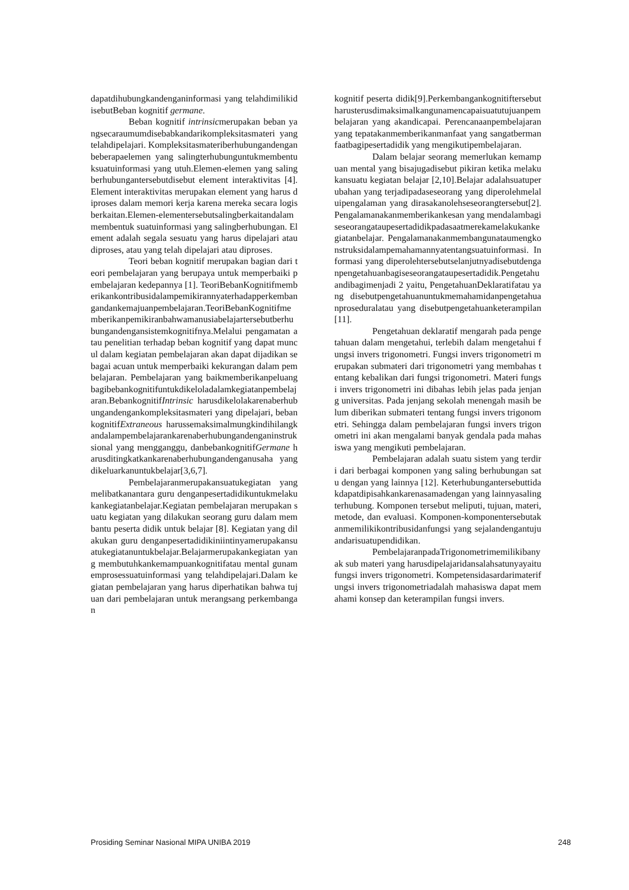dapatdihubungkandenganinformasi yang telahdimilikidisebutBeban kognitif germane.
Beban kognitif intrinsicmerupakan beban yangsecaraumumdisebabkandarikompleksitasmateri yang telahdipelajari. Kompleksitasmateriberhubungandenganbeberapaelemen yang salingterhubunguntukmembentuksuatuinformasi yang utuh.Elemen-elemen yang salingberhubungantersebutdisebut element interaktivitas [4]. Element interaktivitas merupakan element yang harus diproses dalam memori kerja karena mereka secara logis berkaitan.Elemen-elementersebutsalingberkaitandalammembentuk suatuinformasi yang salingberhubungan. Element adalah segala sesuatu yang harus dipelajari atau diproses, atau yang telah dipelajari atau diproses.
Teori beban kognitif merupakan bagian dari teori pembelajaran yang berupaya untuk memperbaiki pembelajaran kedepannya [1]. TeoriBebanKognitifmemberikankontribusidalampemikirannyaterhadapperkembangandankemajuanpembelajaran.TeoriBebanKognitifmemberikanpemikiranbahwamanusiabelajartersebutberhubungandengansistemkognitifnya.Melalui pengamatan atau penelitian terhadap beban kognitif yang dapat muncul dalam kegiatan pembelajaran akan dapat dijadikan sebagai acuan untuk memperbaiki kekurangan dalam pembelajaran. Pembelajaran yang baikmemberikanpeluangbagibebankognitifuntukdikeloladalamkegiatanpembelajaran.BebankognitifIntrinsic harusdikelolakarenaberhubungandengankompleksitasmateri yang dipelajari, bebankognitifExtraneous harussemaksimalmungkindihilangkandalampembelajarankarenaberhubungandenganinstruksional yang mengganggu, danbebankognitifGermane harusditingkatkankarenaberhubungandenganusaha yang dikeluarkanuntukbelajar[3,6,7].
Pembelajaranmerupakansuatukegiatan yang melibatkanantara guru denganpesertadidikuntukmelakukankegiatanbelajar.Kegiatan pembelajaran merupakan suatu kegiatan yang dilakukan seorang guru dalam membantu peserta didik untuk belajar [8]. Kegiatan yang dilakukan guru denganpesertadidikiniintinyamerupakansuatukegiatanuntukbelajar.Belajarmerupakankegiatan yang membutuhkankemampuankognitifatau mental gunamemprosessuatuinformasi yang telahdipelajari.Dalam kegiatan pembelajaran yang harus diperhatikan bahwa tujuan dari pembelajaran untuk merangsang perkembangan
kognitif peserta didik[9].Perkembangankognitiftersebutharusterusdimaksimalkangunamencapaisuatutujuanpembelajaran yang akandicapai. Perencanaanpembelajaran yang tepatakanmemberikanmanfaat yang sangatbermanfaatbagipesertadidik yang mengikutipembelajaran.
Dalam belajar seorang memerlukan kemampuan mental yang bisajugadisebut pikiran ketika melakukansuatu kegiatan belajar [2,10].Belajar adalahsuatuperubahan yang terjadipadaseseorang yang diperolehmelaluipengalaman yang dirasakanolehseseorangtersebut[2].Pengalamanakanmemberikankesan yang mendalambagiseseorangataupesertadidikpadasaatmerekamelakukankegiatanbelajar. Pengalamanakanmembangunataumengkonstruksidalampemahamannyatentangsuatuinformasi. Informasi yang diperolehtersebutselanjutnyadisebutdenganpengetahuanbagiseseorangataupesertadidik.Pengetahuandibagimenjadi 2 yaitu, PengetahuanDeklaratifatau yang disebutpengetahuanuntukmemahamidanpengetahuanproseduralatau yang disebutpengetahuanketerampilan[11].
Pengetahuan deklaratif mengarah pada pengetahuan dalam mengetahui, terlebih dalam mengetahui fungsi invers trigonometri. Fungsi invers trigonometri merupakan submateri dari trigonometri yang membahas tentang kebalikan dari fungsi trigonometri. Materi fungsi invers trigonometri ini dibahas lebih jelas pada jenjang universitas. Pada jenjang sekolah menengah masih belum diberikan submateri tentang fungsi invers trigonometri. Sehingga dalam pembelajaran fungsi invers trigonometri ini akan mengalami banyak gendala pada mahasiswa yang mengikuti pembelajaran.
Pembelajaran adalah suatu sistem yang terdiri dari berbagai komponen yang saling berhubungan satu dengan yang lainnya [12]. Keterhubungantersebuttidakdapatdipisahkankarenasamadengan yang lainnyasalingterhubung. Komponen tersebut meliputi, tujuan, materi, metode, dan evaluasi. Komponen-komponentersebutakanmemilikikontribusidanfungsi yang sejalandengantujuandarisuatupendidikan.
PembelajaranpadaTrigonometrimemilikibanyak sub materi yang harusdipelajaridansalahsatunyayaitufungsi invers trigonometri. Kompetensidasardarimaterifungsi invers trigonometriadalah mahasiswa dapat memahami konsep dan keterampilan fungsi invers.
Prosiding Seminar Nasional MIPA UNIBA 2019 248